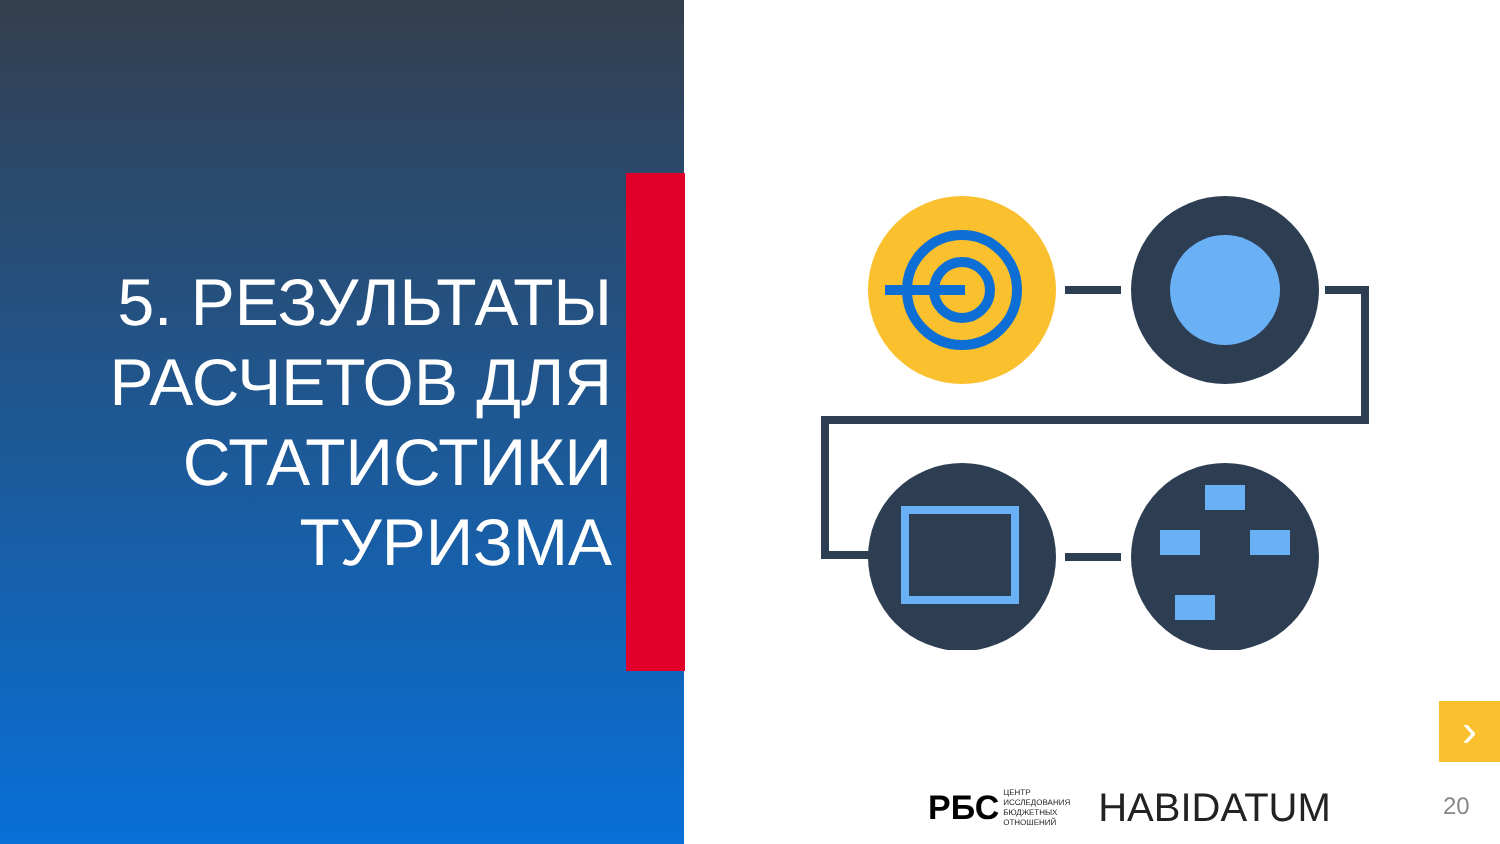5. РЕЗУЛЬТАТЫ
РАСЧЕТОВ ДЛЯ
СТАТИСТИКИ
ТУРИЗМА
›
РБС
ЦЕНТР
ИССЛЕДОВАНИЯ
БЮДЖЕТНЫХ
ОТНОШЕНИЙ
HABIDATUM
20